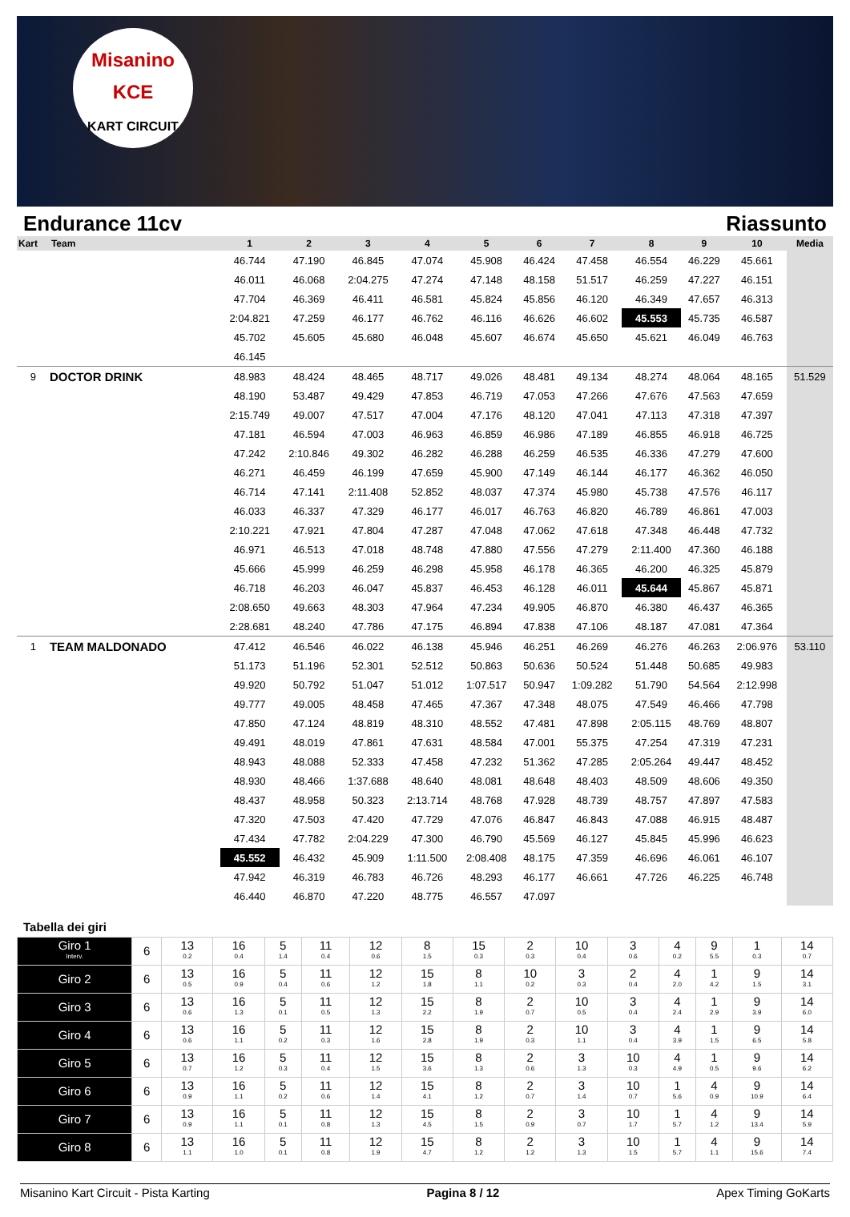Misanino
KCE
KART CIRCUIT
Endurance 11cv Riassunto
| Kart | Team | 1 | 2 | 3 | 4 | 5 | 6 | 7 | 8 | 9 | 10 | Media |
| --- | --- | --- | --- | --- | --- | --- | --- | --- | --- | --- | --- | --- |
| | | 46.744 | 47.190 | 46.845 | 47.074 | 45.908 | 46.424 | 47.458 | 46.554 | 46.229 | 45.661 | |
| | | 46.011 | 46.068 | 2:04.275 | 47.274 | 47.148 | 48.158 | 51.517 | 46.259 | 47.227 | 46.151 | |
| | | 47.704 | 46.369 | 46.411 | 46.581 | 45.824 | 45.856 | 46.120 | 46.349 | 47.657 | 46.313 | |
| | | 2:04.821 | 47.259 | 46.177 | 46.762 | 46.116 | 46.626 | 46.602 | 45.553 | 45.735 | 46.587 | |
| | | 45.702 | 45.605 | 45.680 | 46.048 | 45.607 | 46.674 | 45.650 | 45.621 | 46.049 | 46.763 | |
| | | 46.145 | | | | | | | | | | |
| 9 | DOCTOR DRINK | 48.983 | 48.424 | 48.465 | 48.717 | 49.026 | 48.481 | 49.134 | 48.274 | 48.064 | 48.165 | 51.529 |
| | | 48.190 | 53.487 | 49.429 | 47.853 | 46.719 | 47.053 | 47.266 | 47.676 | 47.563 | 47.659 | |
| | | 2:15.749 | 49.007 | 47.517 | 47.004 | 47.176 | 48.120 | 47.041 | 47.113 | 47.318 | 47.397 | |
| | | 47.181 | 46.594 | 47.003 | 46.963 | 46.859 | 46.986 | 47.189 | 46.855 | 46.918 | 46.725 | |
| | | 47.242 | 2:10.846 | 49.302 | 46.282 | 46.288 | 46.259 | 46.535 | 46.336 | 47.279 | 47.600 | |
| | | 46.271 | 46.459 | 46.199 | 47.659 | 45.900 | 47.149 | 46.144 | 46.177 | 46.362 | 46.050 | |
| | | 46.714 | 47.141 | 2:11.408 | 52.852 | 48.037 | 47.374 | 45.980 | 45.738 | 47.576 | 46.117 | |
| | | 46.033 | 46.337 | 47.329 | 46.177 | 46.017 | 46.763 | 46.820 | 46.789 | 46.861 | 47.003 | |
| | | 2:10.221 | 47.921 | 47.804 | 47.287 | 47.048 | 47.062 | 47.618 | 47.348 | 46.448 | 47.732 | |
| | | 46.971 | 46.513 | 47.018 | 48.748 | 47.880 | 47.556 | 47.279 | 2:11.400 | 47.360 | 46.188 | |
| | | 45.666 | 45.999 | 46.259 | 46.298 | 45.958 | 46.178 | 46.365 | 46.200 | 46.325 | 45.879 | |
| | | 46.718 | 46.203 | 46.047 | 45.837 | 46.453 | 46.128 | 46.011 | 45.644 | 45.867 | 45.871 | |
| | | 2:08.650 | 49.663 | 48.303 | 47.964 | 47.234 | 49.905 | 46.870 | 46.380 | 46.437 | 46.365 | |
| | | 2:28.681 | 48.240 | 47.786 | 47.175 | 46.894 | 47.838 | 47.106 | 48.187 | 47.081 | 47.364 | |
| 1 | TEAM MALDONADO | 47.412 | 46.546 | 46.022 | 46.138 | 45.946 | 46.251 | 46.269 | 46.276 | 46.263 | 2:06.976 | 53.110 |
| | | 51.173 | 51.196 | 52.301 | 52.512 | 50.863 | 50.636 | 50.524 | 51.448 | 50.685 | 49.983 | |
| | | 49.920 | 50.792 | 51.047 | 51.012 | 1:07.517 | 50.947 | 1:09.282 | 51.790 | 54.564 | 2:12.998 | |
| | | 49.777 | 49.005 | 48.458 | 47.465 | 47.367 | 47.348 | 48.075 | 47.549 | 46.466 | 47.798 | |
| | | 47.850 | 47.124 | 48.819 | 48.310 | 48.552 | 47.481 | 47.898 | 2:05.115 | 48.769 | 48.807 | |
| | | 49.491 | 48.019 | 47.861 | 47.631 | 48.584 | 47.001 | 55.375 | 47.254 | 47.319 | 47.231 | |
| | | 48.943 | 48.088 | 52.333 | 47.458 | 47.232 | 51.362 | 47.285 | 2:05.264 | 49.447 | 48.452 | |
| | | 48.930 | 48.466 | 1:37.688 | 48.640 | 48.081 | 48.648 | 48.403 | 48.509 | 48.606 | 49.350 | |
| | | 48.437 | 48.958 | 50.323 | 2:13.714 | 48.768 | 47.928 | 48.739 | 48.757 | 47.897 | 47.583 | |
| | | 47.320 | 47.503 | 47.420 | 47.729 | 47.076 | 46.847 | 46.843 | 47.088 | 46.915 | 48.487 | |
| | | 47.434 | 47.782 | 2:04.229 | 47.300 | 46.790 | 45.569 | 46.127 | 45.845 | 45.996 | 46.623 | |
| | | 45.552 | 46.432 | 45.909 | 1:11.500 | 2:08.408 | 48.175 | 47.359 | 46.696 | 46.061 | 46.107 | |
| | | 47.942 | 46.319 | 46.783 | 46.726 | 48.293 | 46.177 | 46.661 | 47.726 | 46.225 | 46.748 | |
| | | 46.440 | 46.870 | 47.220 | 48.775 | 46.557 | 47.097 | | | | | |
Tabella dei giri
| Giro 1 Interv. | 6 | 13 0.2 | 16 0.4 | 5 1.4 | 11 0.4 | 12 0.6 | 8 1.5 | 15 0.3 | 2 0.3 | 10 0.4 | 3 0.6 | 4 0.2 | 9 5.5 | 1 0.3 | 14 0.7 |
| Giro 2 | 6 | 13 0.5 | 16 0.9 | 5 0.4 | 11 0.6 | 12 1.2 | 15 1.8 | 8 1.1 | 10 0.2 | 3 0.3 | 2 0.4 | 4 2.0 | 1 4.2 | 9 1.5 | 14 3.1 |
| Giro 3 | 6 | 13 0.6 | 16 1.3 | 5 0.1 | 11 0.5 | 12 1.3 | 15 2.2 | 8 1.9 | 2 0.7 | 10 0.5 | 3 0.4 | 4 2.4 | 1 2.9 | 9 3.9 | 14 6.0 |
| Giro 4 | 6 | 13 0.6 | 16 1.1 | 5 0.2 | 11 0.3 | 12 1.6 | 15 2.8 | 8 1.9 | 2 0.3 | 10 1.1 | 3 0.4 | 4 3.9 | 1 1.5 | 9 6.5 | 14 5.8 |
| Giro 5 | 6 | 13 0.7 | 16 1.2 | 5 0.3 | 11 0.4 | 12 1.5 | 15 3.6 | 8 1.3 | 2 0.6 | 3 1.3 | 10 0.3 | 4 4.9 | 1 0.5 | 9 9.6 | 14 6.2 |
| Giro 6 | 6 | 13 0.9 | 16 1.1 | 5 0.2 | 11 0.6 | 12 1.4 | 15 4.1 | 8 1.2 | 2 0.7 | 3 1.4 | 10 0.7 | 1 5.6 | 4 0.9 | 9 10.9 | 14 6.4 |
| Giro 7 | 6 | 13 0.9 | 16 1.1 | 5 0.1 | 11 0.8 | 12 1.3 | 15 4.5 | 8 1.5 | 2 0.9 | 3 0.7 | 10 1.7 | 1 5.7 | 4 1.2 | 9 13.4 | 14 5.9 |
| Giro 8 | 6 | 13 1.1 | 16 1.0 | 5 0.1 | 11 0.8 | 12 1.9 | 15 4.7 | 8 1.2 | 2 1.2 | 3 1.3 | 10 1.5 | 1 5.7 | 4 1.1 | 9 15.6 | 14 7.4 |
Misanino Kart Circuit - Pista Karting Pagina 8 / 12 Apex Timing GoKarts